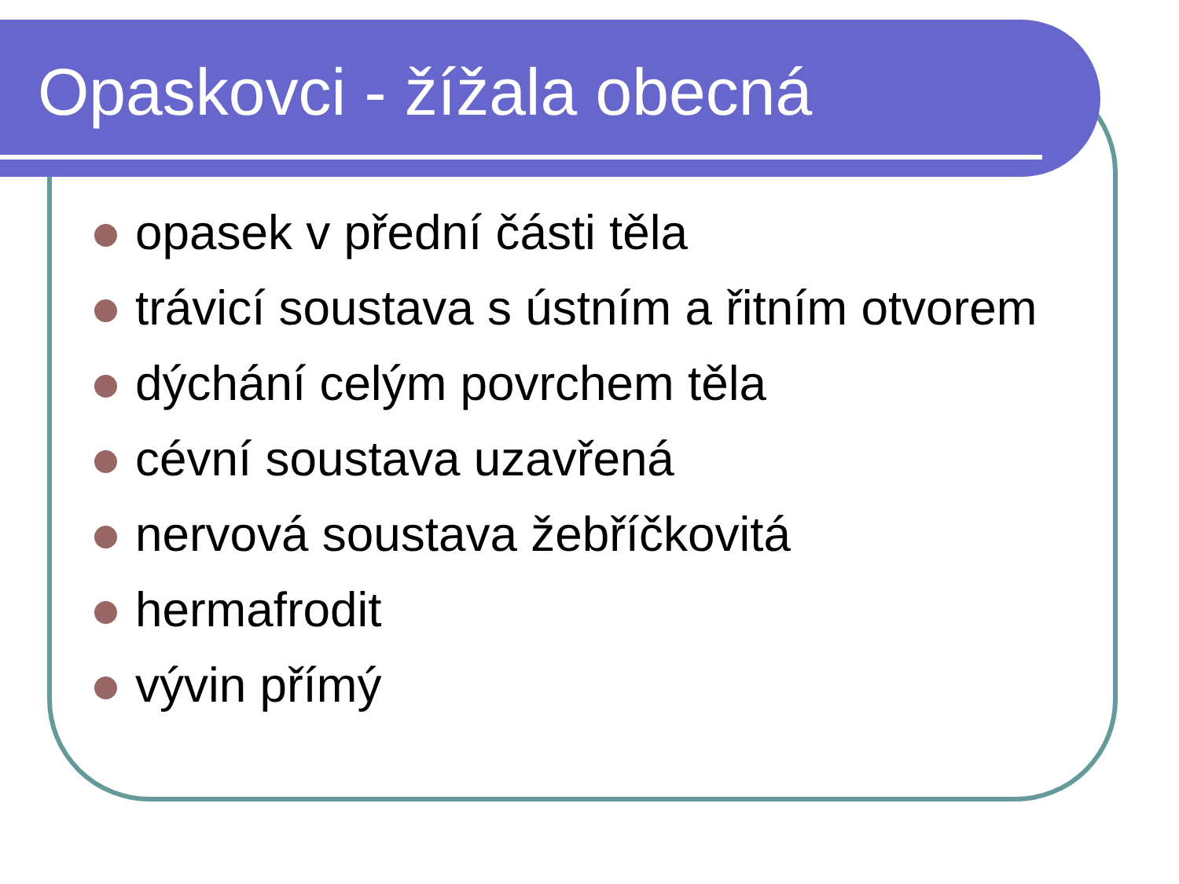Opaskovci - žížala obecná
opasek v přední části těla
trávicí soustava s ústním a řitním otvorem
dýchání celým povrchem těla
cévní soustava uzavřená
nervová soustava žebříčkovitá
hermafrodit
vývin přímý